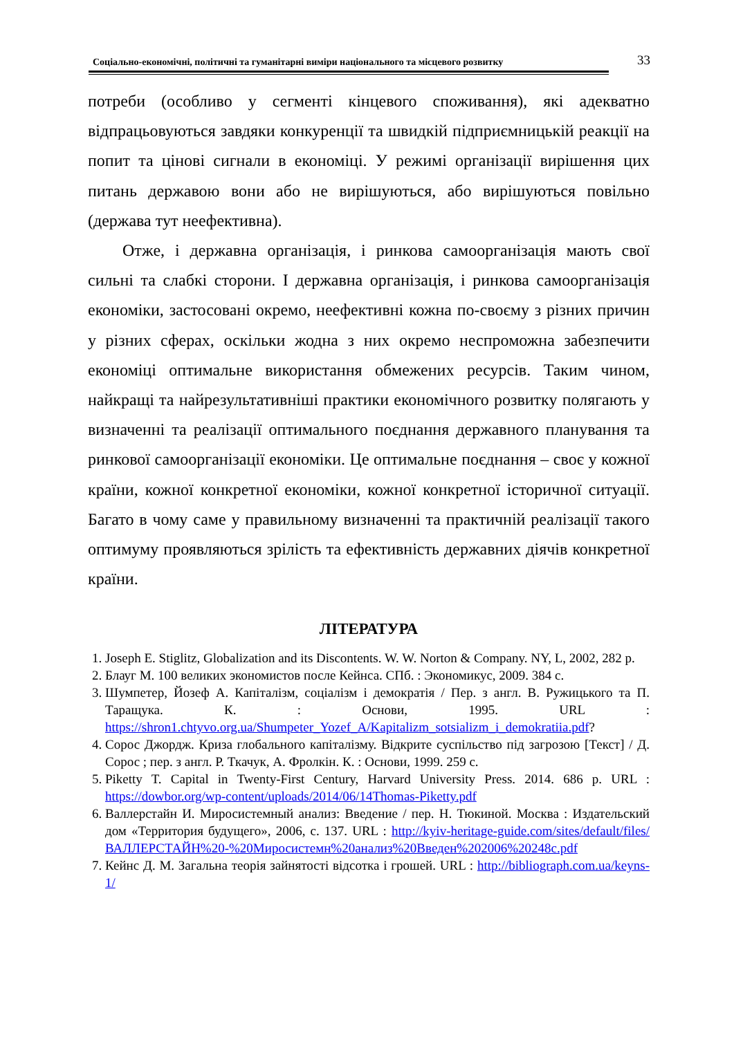Соціально-економічні, політичні та гуманітарні виміри національного та місцевого розвитку 33
потреби (особливо у сегменті кінцевого споживання), які адекватно відпрацьовуються завдяки конкуренції та швидкій підприємницькій реакції на попит та цінові сигнали в економіці. У режимі організації вирішення цих питань державою вони або не вирішуються, або вирішуються повільно (держава тут неефективна).
Отже, і державна організація, і ринкова самоорганізація мають свої сильні та слабкі сторони. І державна організація, і ринкова самоорганізація економіки, застосовані окремо, неефективні кожна по-своєму з різних причин у різних сферах, оскільки жодна з них окремо неспроможна забезпечити економіці оптимальне використання обмежених ресурсів. Таким чином, найкращі та найрезультативніші практики економічного розвитку полягають у визначенні та реалізації оптимального поєднання державного планування та ринкової самоорганізації економіки. Це оптимальне поєднання – своє у кожної країни, кожної конкретної економіки, кожної конкретної історичної ситуації. Багато в чому саме у правильному визначенні та практичній реалізації такого оптимуму проявляються зрілість та ефективність державних діячів конкретної країни.
ЛІТЕРАТУРА
1. Joseph E. Stiglitz, Globalization and its Discontents. W. W. Norton & Company. NY, L, 2002, 282 p.
2. Блауг М. 100 великих экономистов после Кейнса. СПб. : Экономикус, 2009. 384 с.
3. Шумпетер, Йозеф А. Капіталізм, соціалізм і демократія / Пер. з англ. В. Ружицького та П. Таращука. К. : Основи, 1995. URL : https://shron1.chtyvo.org.ua/Shumpeter_Yozef_A/Kapitalizm_sotsializm_i_demokratiia.pdf?
4. Сорос Джордж. Криза глобального капіталізму. Відкрите суспільство під загрозою [Текст] / Д. Сорос ; пер. з англ. Р. Ткачук, А. Фролкін. К. : Основи, 1999. 259 с.
5. Piketty T. Capital in Twenty-First Century, Harvard University Press. 2014. 686 p. URL : https://dowbor.org/wp-content/uploads/2014/06/14Thomas-Piketty.pdf
6. Валлерстайн И. Миросистемный анализ: Введение / пер. Н. Тюкиной. Москва : Издательский дом «Территория будущего», 2006, с. 137. URL : http://kyiv-heritage-guide.com/sites/default/files/ВАЛЛЕРСТАЙН%20-%20Миросистемн%20анализ%20Введен%202006%20248c.pdf
7. Кейнс Д. М. Загальна теорія зайнятості відсотка і грошей. URL : http://bibliograph.com.ua/keyns-1/